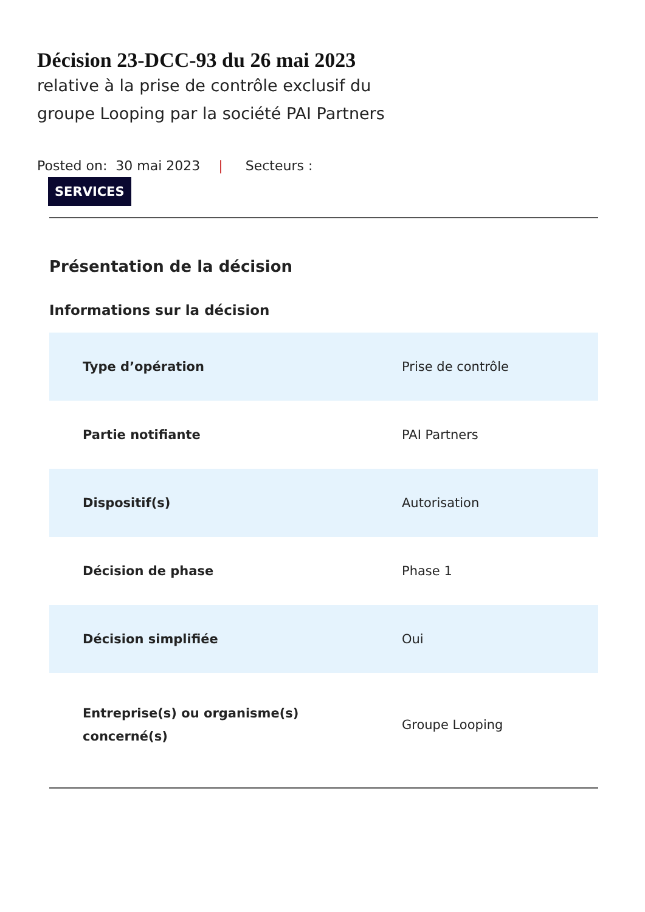Décision 23-DCC-93 du 26 mai 2023
relative à la prise de contrôle exclusif du
groupe Looping par la société PAI Partners
Posted on: 30 mai 2023 | Secteurs :
SERVICES
Présentation de la décision
Informations sur la décision
| Type d’opération | Prise de contrôle |
| Partie notifiante | PAI Partners |
| Dispositif(s) | Autorisation |
| Décision de phase | Phase 1 |
| Décision simplifiée | Oui |
| Entreprise(s) ou organisme(s) concerné(s) | Groupe Looping |